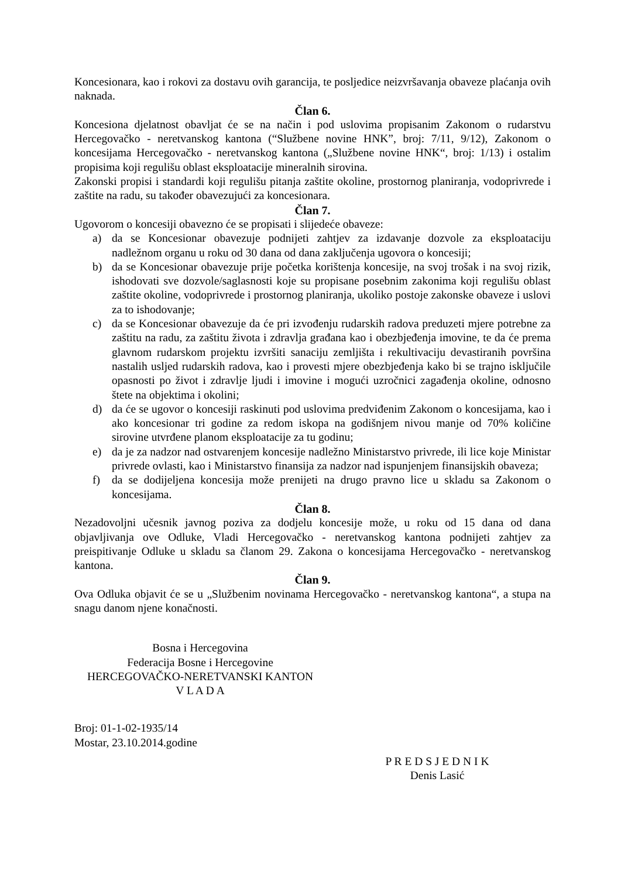Koncesionara, kao i rokovi za dostavu ovih garancija, te posljedice neizvršavanja obaveze plaćanja ovih naknada.
Član 6.
Koncesiona djelatnost obavljat će se na način i pod uslovima propisanim Zakonom o rudarstvu Hercegovačko - neretvanskog kantona (“Službene novine HNK”, broj: 7/11, 9/12), Zakonom o koncesijama Hercegovačko - neretvanskog kantona („Službene novine HNK“, broj: 1/13) i ostalim propisima koji regulišu oblast eksploatacije mineralnih sirovina.
Zakonski propisi i standardi koji regulišu pitanja zaštite okoline, prostornog planiranja, vodoprivrede i zaštite na radu, su također obavezujući za koncesionara.
Član 7.
Ugovorom o koncesiji obavezno će se propisati i slijedeće obaveze:
a) da se Koncesionar obavezuje podnijeti zahtjev za izdavanje dozvole za eksploataciju nadležnom organu u roku od 30 dana od dana zaključenja ugovora o koncesiji;
b) da se Koncesionar obavezuje prije početka korištenja koncesije, na svoj trošak i na svoj rizik, ishodovati sve dozvole/saglasnosti koje su propisane posebnim zakonima koji regulišu oblast zaštite okoline, vodoprivrede i prostornog planiranja, ukoliko postoje zakonske obaveze i uslovi za to ishodovanje;
c) da se Koncesionar obavezuje da će pri izvođenju rudarskih radova preduzeti mjere potrebne za zaštitu na radu, za zaštitu života i zdravlja građana kao i obezbjeđenja imovine, te da će prema glavnom rudarskom projektu izvršiti sanaciju zemljišta i rekultivaciju devastiranih površina nastalih usljed rudarskih radova, kao i provesti mjere obezbjeđenja kako bi se trajno isključile opasnosti po život i zdravlje ljudi i imovine i mogući uzročnici zagađenja okoline, odnosno štete na objektima i okolini;
d) da će se ugovor o koncesiji raskinuti pod uslovima predviđenim Zakonom o koncesijama, kao i ako koncesionar tri godine za redom iskopa na godišnjem nivou manje od 70% količine sirovine utvrđene planom eksploatacije za tu godinu;
e) da je za nadzor nad ostvarenjem koncesije nadležno Ministarstvo privrede, ili lice koje Ministar privrede ovlasti, kao i Ministarstvo finansija za nadzor nad ispunjenjem finansijskih obaveza;
f) da se dodijeljena koncesija može prenijeti na drugo pravno lice u skladu sa Zakonom o koncesijama.
Član 8.
Nezadovoljni učesnik javnog poziva za dodjelu koncesije može, u roku od 15 dana od dana objavljivanja ove Odluke, Vladi Hercegovačko - neretvanskog kantona podnijeti zahtjev za preispitivanje Odluke u skladu sa članom 29. Zakona o koncesijama Hercegovačko - neretvanskog kantona.
Član 9.
Ova Odluka objavit će se u „Službenim novinama Hercegovačko - neretvanskog kantona“, a stupa na snagu danom njene konačnosti.
Bosna i Hercegovina
Federacija Bosne i Hercegovine
HERCEGOVAČKO-NERETVANSKI KANTON
V L A D A
Broj: 01-1-02-1935/14
Mostar, 23.10.2014.godine
P R E D S J E D N I K
Denis Lasić